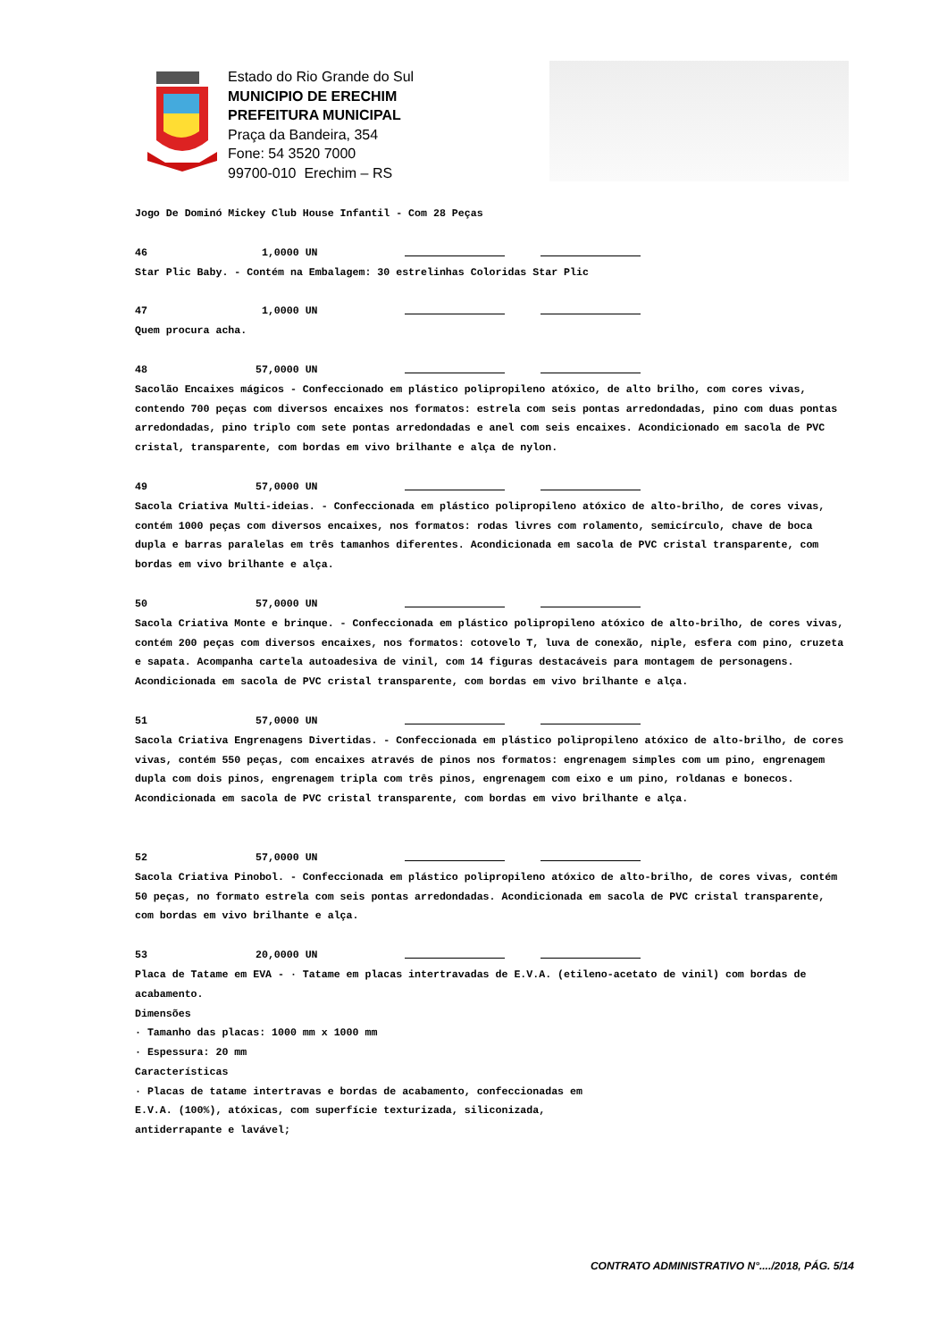Estado do Rio Grande do Sul
MUNICIPIO DE ERECHIM
PREFEITURA MUNICIPAL
Praça da Bandeira, 354
Fone: 54 3520 7000
99700-010 Erechim – RS
Jogo De Dominó Mickey Club House Infantil - Com 28 Peças
46 1,0000 UN
Star Plic Baby. - Contém na Embalagem: 30 estrelinhas Coloridas Star Plic
47 1,0000 UN
Quem procura acha.
48 57,0000 UN
Sacolão Encaixes mágicos - Confeccionado em plástico polipropileno atóxico, de alto brilho, com cores vivas, contendo 700 peças com diversos encaixes nos formatos: estrela com seis pontas arredondadas, pino com duas pontas arredondadas, pino triplo com sete pontas arredondadas e anel com seis encaixes. Acondicionado em sacola de PVC cristal, transparente, com bordas em vivo brilhante e alça de nylon.
49 57,0000 UN
Sacola Criativa Multi-ideias. - Confeccionada em plástico polipropileno atóxico de alto-brilho, de cores vivas, contém 1000 peças com diversos encaixes, nos formatos: rodas livres com rolamento, semicírculo, chave de boca dupla e barras paralelas em três tamanhos diferentes. Acondicionada em sacola de PVC cristal transparente, com bordas em vivo brilhante e alça.
50 57,0000 UN
Sacola Criativa Monte e brinque. - Confeccionada em plástico polipropileno atóxico de alto-brilho, de cores vivas, contém 200 peças com diversos encaixes, nos formatos: cotovelo T, luva de conexão, niple, esfera com pino, cruzeta e sapata. Acompanha cartela autoadesiva de vinil, com 14 figuras destacáveis para montagem de personagens. Acondicionada em sacola de PVC cristal transparente, com bordas em vivo brilhante e alça.
51 57,0000 UN
Sacola Criativa Engrenagens Divertidas. - Confeccionada em plástico polipropileno atóxico de alto-brilho, de cores vivas, contém 550 peças, com encaixes através de pinos nos formatos: engrenagem simples com um pino, engrenagem dupla com dois pinos, engrenagem tripla com três pinos, engrenagem com eixo e um pino, roldanas e bonecos. Acondicionada em sacola de PVC cristal transparente, com bordas em vivo brilhante e alça.
52 57,0000 UN
Sacola Criativa Pinobol. - Confeccionada em plástico polipropileno atóxico de alto-brilho, de cores vivas, contém 50 peças, no formato estrela com seis pontas arredondadas. Acondicionada em sacola de PVC cristal transparente, com bordas em vivo brilhante e alça.
53 20,0000 UN
Placa de Tatame em EVA - · Tatame em placas intertravadas de E.V.A. (etileno-acetato de vinil) com bordas de acabamento.
Dimensões
· Tamanho das placas: 1000 mm x 1000 mm
· Espessura: 20 mm
Características
· Placas de tatame intertravas e bordas de acabamento, confeccionadas em
E.V.A. (100%), atóxicas, com superfície texturizada, siliconizada,
antiderrapante e lavável;
CONTRATO ADMINISTRATIVO N°..../2018, PÁG. 5/14